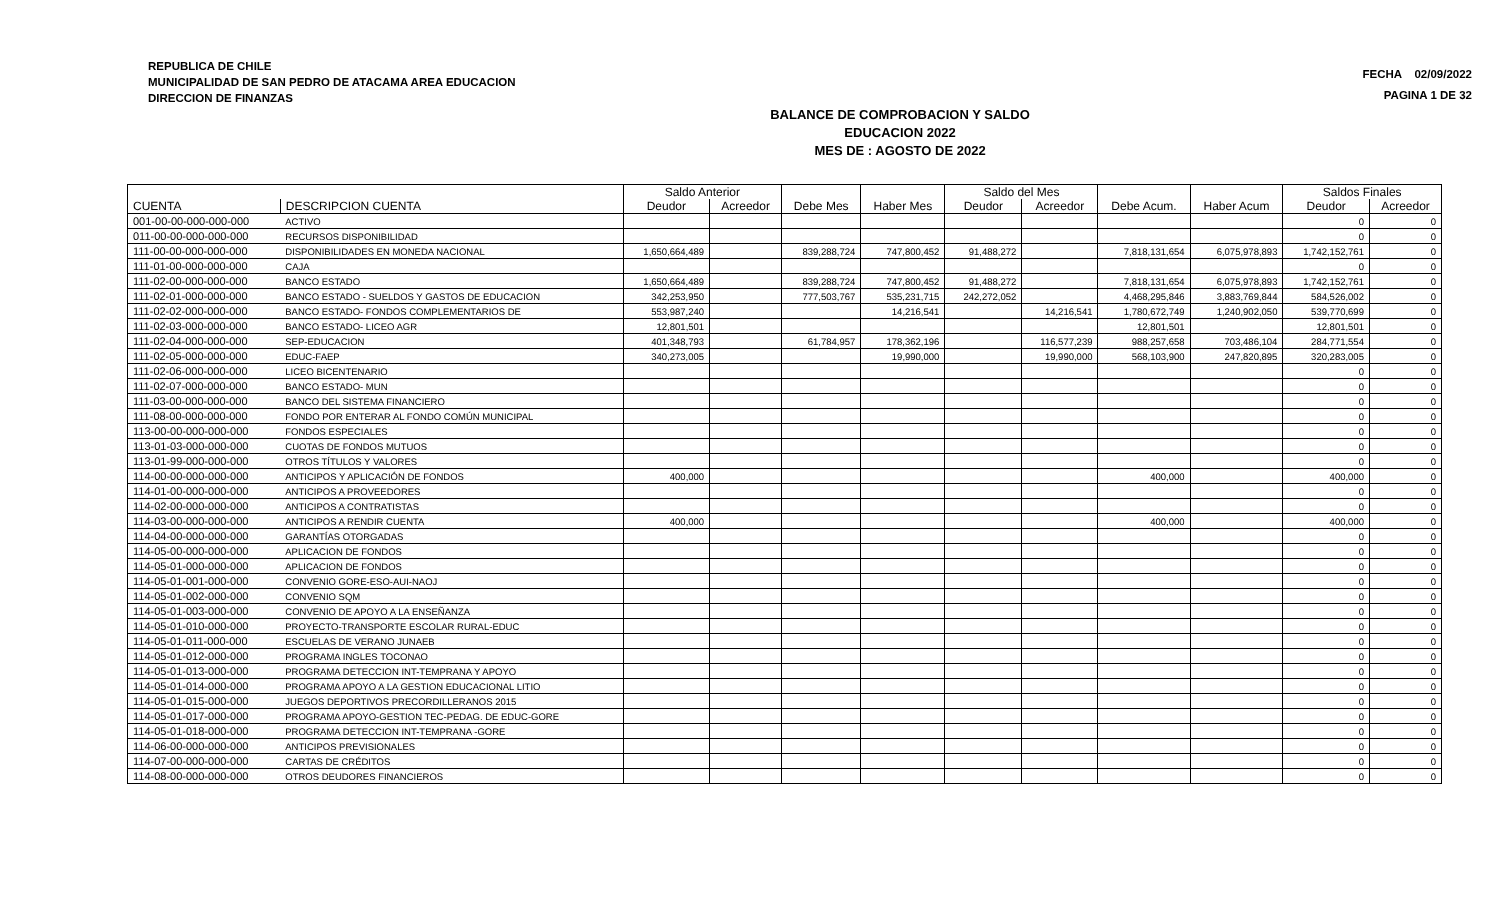REPUBLICA DE CHILE
MUNICIPALIDAD DE SAN PEDRO DE ATACAMA AREA EDUCACION
DIRECCION DE FINANZAS
FECHA 02/09/2022
PAGINA 1 DE 32
BALANCE DE COMPROBACION Y SALDO
EDUCACION 2022
MES DE : AGOSTO DE 2022
| | | Saldo Anterior | | | | Saldo del Mes | | | | Saldos Finales | |
| --- | --- | --- | --- | --- | --- | --- | --- | --- | --- | --- | --- |
| CUENTA | DESCRIPCION CUENTA | Deudor | Acreedor | Debe Mes | Haber Mes | Deudor | Acreedor | Debe Acum. | Haber Acum | Deudor | Acreedor |
| 001-00-00-000-000-000 | ACTIVO | | | | | | | | | 0 | 0 |
| 011-00-00-000-000-000 | RECURSOS DISPONIBILIDAD | | | | | | | | | 0 | 0 |
| 111-00-00-000-000-000 | DISPONIBILIDADES EN MONEDA NACIONAL | 1,650,664,489 | | 839,288,724 | 747,800,452 | 91,488,272 | | 7,818,131,654 | 6,075,978,893 | 1,742,152,761 | 0 |
| 111-01-00-000-000-000 | CAJA | | | | | | | | | 0 | 0 |
| 111-02-00-000-000-000 | BANCO ESTADO | 1,650,664,489 | | 839,288,724 | 747,800,452 | 91,488,272 | | 7,818,131,654 | 6,075,978,893 | 1,742,152,761 | 0 |
| 111-02-01-000-000-000 | BANCO ESTADO - SUELDOS Y GASTOS DE EDUCACION | 342,253,950 | | 777,503,767 | 535,231,715 | 242,272,052 | | 4,468,295,846 | 3,883,769,844 | 584,526,002 | 0 |
| 111-02-02-000-000-000 | BANCO ESTADO- FONDOS COMPLEMENTARIOS DE | 553,987,240 | | | 14,216,541 | | 14,216,541 | 1,780,672,749 | 1,240,902,050 | 539,770,699 | 0 |
| 111-02-03-000-000-000 | BANCO ESTADO- LICEO AGR | 12,801,501 | | | | | | 12,801,501 | | 12,801,501 | 0 |
| 111-02-04-000-000-000 | SEP-EDUCACION | 401,348,793 | | 61,784,957 | 178,362,196 | | 116,577,239 | 988,257,658 | 703,486,104 | 284,771,554 | 0 |
| 111-02-05-000-000-000 | EDUC-FAEP | 340,273,005 | | | 19,990,000 | | 19,990,000 | 568,103,900 | 247,820,895 | 320,283,005 | 0 |
| 111-02-06-000-000-000 | LICEO BICENTENARIO | | | | | | | | | 0 | 0 |
| 111-02-07-000-000-000 | BANCO ESTADO- MUN | | | | | | | | | 0 | 0 |
| 111-03-00-000-000-000 | BANCO DEL SISTEMA FINANCIERO | | | | | | | | | 0 | 0 |
| 111-08-00-000-000-000 | FONDO POR ENTERAR AL FONDO COMÚN MUNICIPAL | | | | | | | | | 0 | 0 |
| 113-00-00-000-000-000 | FONDOS ESPECIALES | | | | | | | | | 0 | 0 |
| 113-01-03-000-000-000 | CUOTAS DE FONDOS MUTUOS | | | | | | | | | 0 | 0 |
| 113-01-99-000-000-000 | OTROS TÍTULOS Y VALORES | | | | | | | | | 0 | 0 |
| 114-00-00-000-000-000 | ANTICIPOS Y APLICACIÓN DE FONDOS | 400,000 | | | | | | 400,000 | | 400,000 | 0 |
| 114-01-00-000-000-000 | ANTICIPOS A PROVEEDORES | | | | | | | | | 0 | 0 |
| 114-02-00-000-000-000 | ANTICIPOS A CONTRATISTAS | | | | | | | | | 0 | 0 |
| 114-03-00-000-000-000 | ANTICIPOS A RENDIR CUENTA | 400,000 | | | | | | 400,000 | | 400,000 | 0 |
| 114-04-00-000-000-000 | GARANTÍAS OTORGADAS | | | | | | | | | 0 | 0 |
| 114-05-00-000-000-000 | APLICACION DE FONDOS | | | | | | | | | 0 | 0 |
| 114-05-01-000-000-000 | APLICACION DE FONDOS | | | | | | | | | 0 | 0 |
| 114-05-01-001-000-000 | CONVENIO GORE-ESO-AUI-NAOJ | | | | | | | | | 0 | 0 |
| 114-05-01-002-000-000 | CONVENIO SQM | | | | | | | | | 0 | 0 |
| 114-05-01-003-000-000 | CONVENIO DE APOYO A LA ENSEÑANZA | | | | | | | | | 0 | 0 |
| 114-05-01-010-000-000 | PROYECTO-TRANSPORTE ESCOLAR RURAL-EDUC | | | | | | | | | 0 | 0 |
| 114-05-01-011-000-000 | ESCUELAS DE VERANO JUNAEB | | | | | | | | | 0 | 0 |
| 114-05-01-012-000-000 | PROGRAMA INGLES TOCONAO | | | | | | | | | 0 | 0 |
| 114-05-01-013-000-000 | PROGRAMA DETECCION INT-TEMPRANA Y APOYO | | | | | | | | | 0 | 0 |
| 114-05-01-014-000-000 | PROGRAMA APOYO A LA GESTION EDUCACIONAL LITIO | | | | | | | | | 0 | 0 |
| 114-05-01-015-000-000 | JUEGOS DEPORTIVOS PRECORDILLERANOS 2015 | | | | | | | | | 0 | 0 |
| 114-05-01-017-000-000 | PROGRAMA APOYO-GESTION TEC-PEDAG. DE EDUC-GORE | | | | | | | | | 0 | 0 |
| 114-05-01-018-000-000 | PROGRAMA DETECCION INT-TEMPRANA -GORE | | | | | | | | | 0 | 0 |
| 114-06-00-000-000-000 | ANTICIPOS PREVISIONALES | | | | | | | | | 0 | 0 |
| 114-07-00-000-000-000 | CARTAS DE CRÉDITOS | | | | | | | | | 0 | 0 |
| 114-08-00-000-000-000 | OTROS DEUDORES FINANCIEROS | | | | | | | | | 0 | 0 |